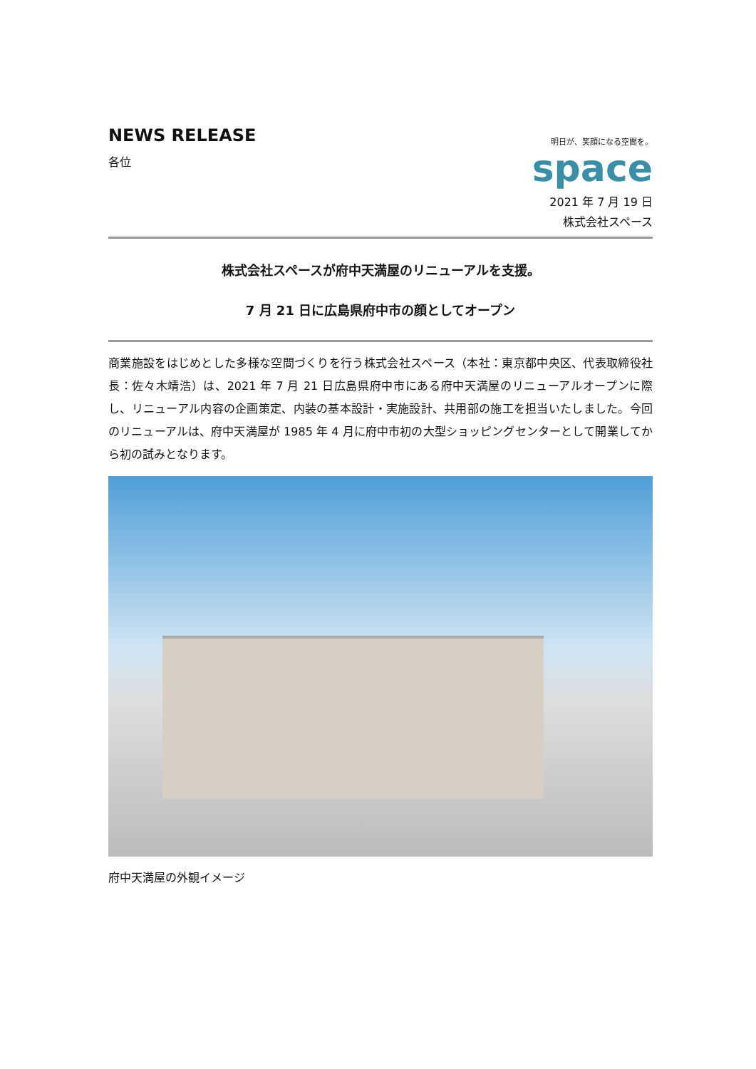NEWS RELEASE
各位
明日が、笑顔になる空間を。
space
2021 年 7 月 19 日
株式会社スペース
株式会社スペースが府中天満屋のリニューアルを支援。
7 月 21 日に広島県府中市の顔としてオープン
商業施設をはじめとした多様な空間づくりを行う株式会社スペース（本社：東京都中央区、代表取締役社長：佐々木靖浩）は、2021 年 7 月 21 日広島県府中市にある府中天満屋のリニューアルオープンに際し、リニューアル内容の企画策定、内装の基本設計・実施設計、共用部の施工を担当いたしました。今回のリニューアルは、府中天満屋が 1985 年 4 月に府中市初の大型ショッピングセンターとして開業してから初の試みとなります。
府中天満屋の外観イメージ